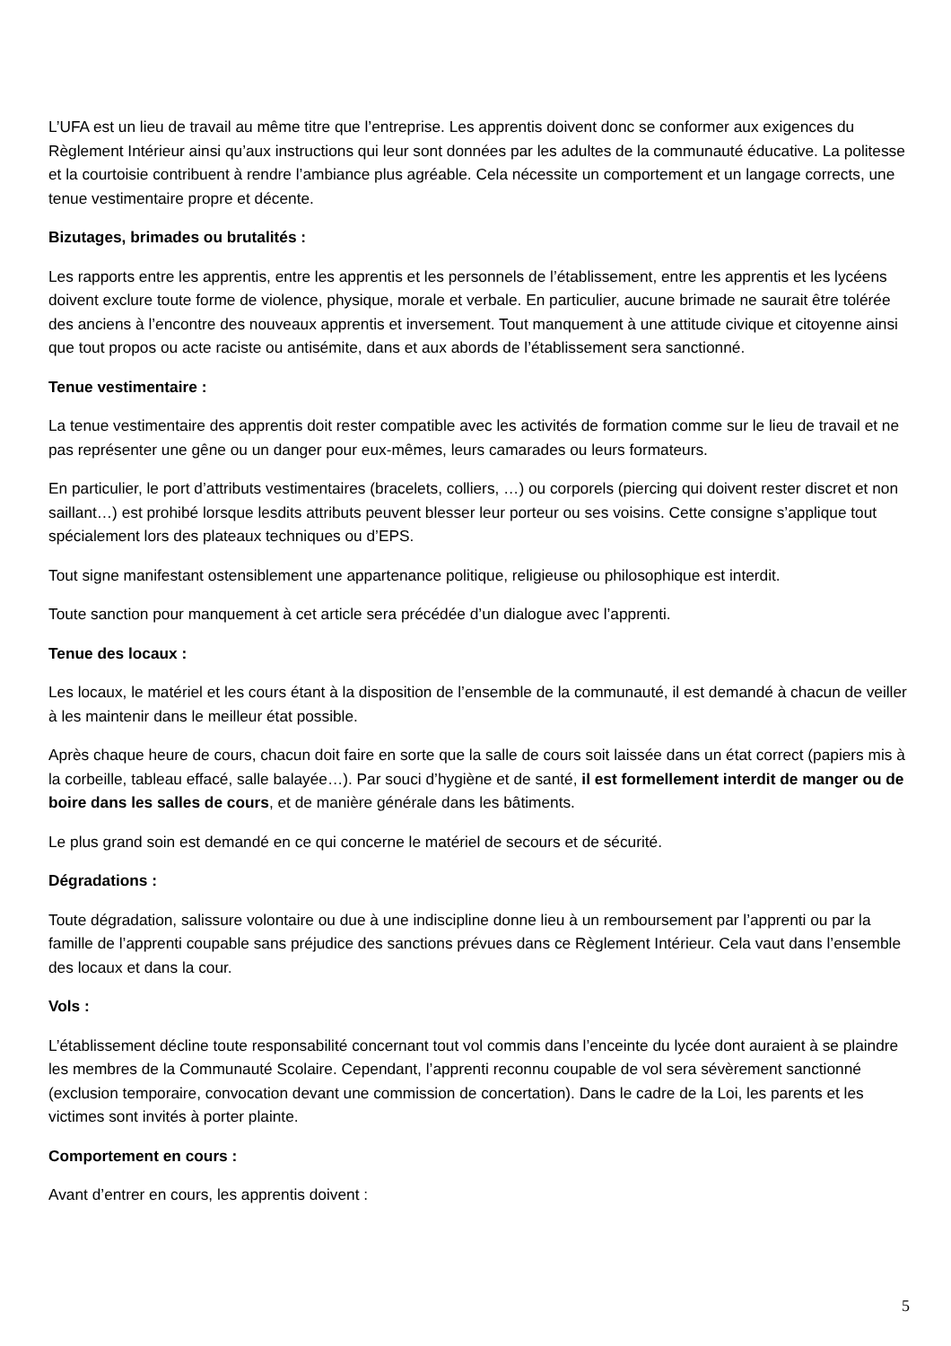L’UFA est un lieu de travail au même titre que l’entreprise. Les apprentis doivent donc se conformer aux exigences du Règlement Intérieur ainsi qu’aux instructions qui leur sont données par les adultes de la communauté éducative. La politesse et la courtoisie contribuent à rendre l’ambiance plus agréable. Cela nécessite un comportement et un langage corrects, une tenue vestimentaire propre et décente.
Bizutages, brimades ou brutalités :
Les rapports entre les apprentis, entre les apprentis et les personnels de l’établissement, entre les apprentis et les lycéens doivent exclure toute forme de violence, physique, morale et verbale. En particulier, aucune brimade ne saurait être tolérée des anciens à l’encontre des nouveaux apprentis et inversement. Tout manquement à une attitude civique et citoyenne ainsi que tout propos ou acte raciste ou antisémite, dans et aux abords de l’établissement sera sanctionné.
Tenue vestimentaire :
La tenue vestimentaire des apprentis doit rester compatible avec les activités de formation comme sur le lieu de travail et ne pas représenter une gêne ou un danger pour eux-mêmes, leurs camarades ou leurs formateurs.
En particulier, le port d’attributs vestimentaires (bracelets, colliers, …) ou corporels (piercing qui doivent rester discret et non saillant…) est prohibé lorsque lesdits attributs peuvent blesser leur porteur ou ses voisins. Cette consigne s’applique tout spécialement lors des plateaux techniques ou d’EPS.
Tout signe manifestant ostensiblement une appartenance politique, religieuse ou philosophique est interdit.
Toute sanction pour manquement à cet article sera précédée d’un dialogue avec l’apprenti.
Tenue des locaux :
Les locaux, le matériel et les cours étant à la disposition de l’ensemble de la communauté, il est demandé à chacun de veiller à les maintenir dans le meilleur état possible.
Après chaque heure de cours, chacun doit faire en sorte que la salle de cours soit laissée dans un état correct (papiers mis à la corbeille, tableau effacé, salle balayée…). Par souci d’hygiène et de santé, il est formellement interdit de manger ou de boire dans les salles de cours, et de manière générale dans les bâtiments.
Le plus grand soin est demandé en ce qui concerne le matériel de secours et de sécurité.
Dégradations :
Toute dégradation, salissure volontaire ou due à une indiscipline donne lieu à un remboursement par l’apprenti ou par la famille de l’apprenti coupable sans préjudice des sanctions prévues dans ce Règlement Intérieur. Cela vaut dans l’ensemble des locaux et dans la cour.
Vols :
L’établissement décline toute responsabilité concernant tout vol commis dans l’enceinte du lycée dont auraient à se plaindre les membres de la Communauté Scolaire. Cependant, l’apprenti reconnu coupable de vol sera sévèrement sanctionné (exclusion temporaire, convocation devant une commission de concertation). Dans le cadre de la Loi, les parents et les victimes sont invités à porter plainte.
Comportement en cours :
Avant d’entrer en cours, les apprentis doivent :
5